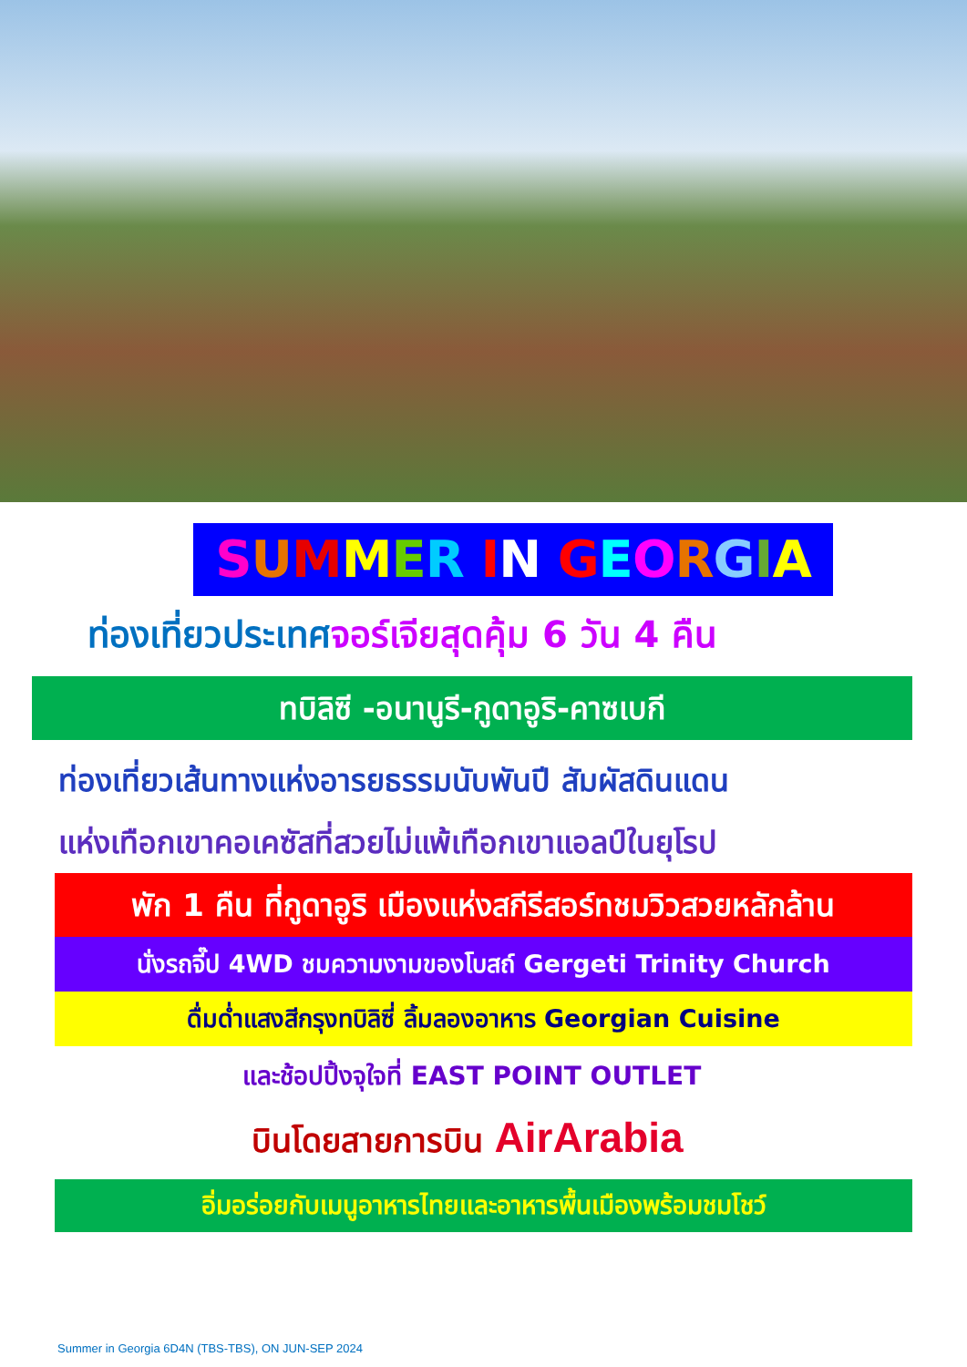SUMMER IN GEORGIA
ท่องเที่ยวประเทศจอร์เจียสุดคุ้ม 6 วัน 4 คืน
ทบิลิซี -อนานูรี-กูดาอูริ-คาซเบกี
ท่องเที่ยวเส้นทางแห่งอารยธรรมนับพันปี สัมผัสดินแดน
แห่งเทือกเขาคอเคซัสที่สวยไม่แพ้เทือกเขาแอลป์ในยุโรป
พัก 1 คืน ที่กูดาอูริ เมืองแห่งสกีรีสอร์ทชมวิวสวยหลักล้าน
นั่งรถจี๊ป 4WD ชมความงามของโบสถ์ Gergeti Trinity Church
ดื่มด่ำแสงสีกรุงทบิลิซี่ ลิ้มลองอาหาร Georgian Cuisine
และช้อปปิ้งจุใจที่ EAST POINT OUTLET
บินโดยสายการบิน AirArabia
อิ่มอร่อยกับเมนูอาหารไทยและอาหารพื้นเมืองพร้อมชมโชว์
Summer in Georgia 6D4N (TBS-TBS), ON JUN-SEP 2024